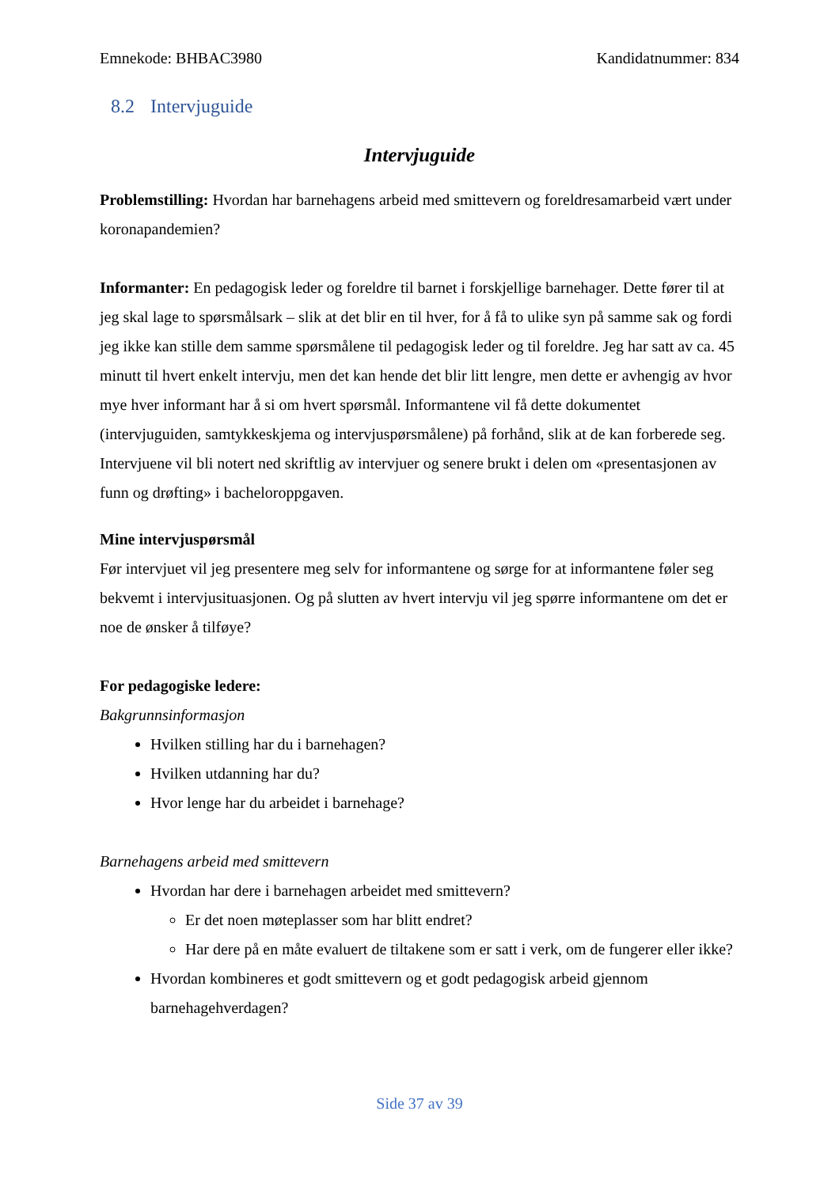Emnekode: BHBAC3980 Kandidatnummer: 834
8.2 Intervjuguide
Intervjuguide
Problemstilling: Hvordan har barnehagens arbeid med smittevern og foreldresamarbeid vært under koronapandemien?
Informanter: En pedagogisk leder og foreldre til barnet i forskjellige barnehager. Dette fører til at jeg skal lage to spørsmålsark – slik at det blir en til hver, for å få to ulike syn på samme sak og fordi jeg ikke kan stille dem samme spørsmålene til pedagogisk leder og til foreldre. Jeg har satt av ca. 45 minutt til hvert enkelt intervju, men det kan hende det blir litt lengre, men dette er avhengig av hvor mye hver informant har å si om hvert spørsmål. Informantene vil få dette dokumentet (intervjuguiden, samtykkeskjema og intervjuspørsmålene) på forhånd, slik at de kan forberede seg. Intervjuene vil bli notert ned skriftlig av intervjuer og senere brukt i delen om «presentasjonen av funn og drøfting» i bacheloroppgaven.
Mine intervjuspørsmål
Før intervjuet vil jeg presentere meg selv for informantene og sørge for at informantene føler seg bekvemt i intervjusituasjonen. Og på slutten av hvert intervju vil jeg spørre informantene om det er noe de ønsker å tilføye?
For pedagogiske ledere:
Bakgrunnsinformasjon
Hvilken stilling har du i barnehagen?
Hvilken utdanning har du?
Hvor lenge har du arbeidet i barnehage?
Barnehagens arbeid med smittevern
Hvordan har dere i barnehagen arbeidet med smittevern?
Er det noen møteplasser som har blitt endret?
Har dere på en måte evaluert de tiltakene som er satt i verk, om de fungerer eller ikke?
Hvordan kombineres et godt smittevern og et godt pedagogisk arbeid gjennom barnehagehverdagen?
Side 37 av 39